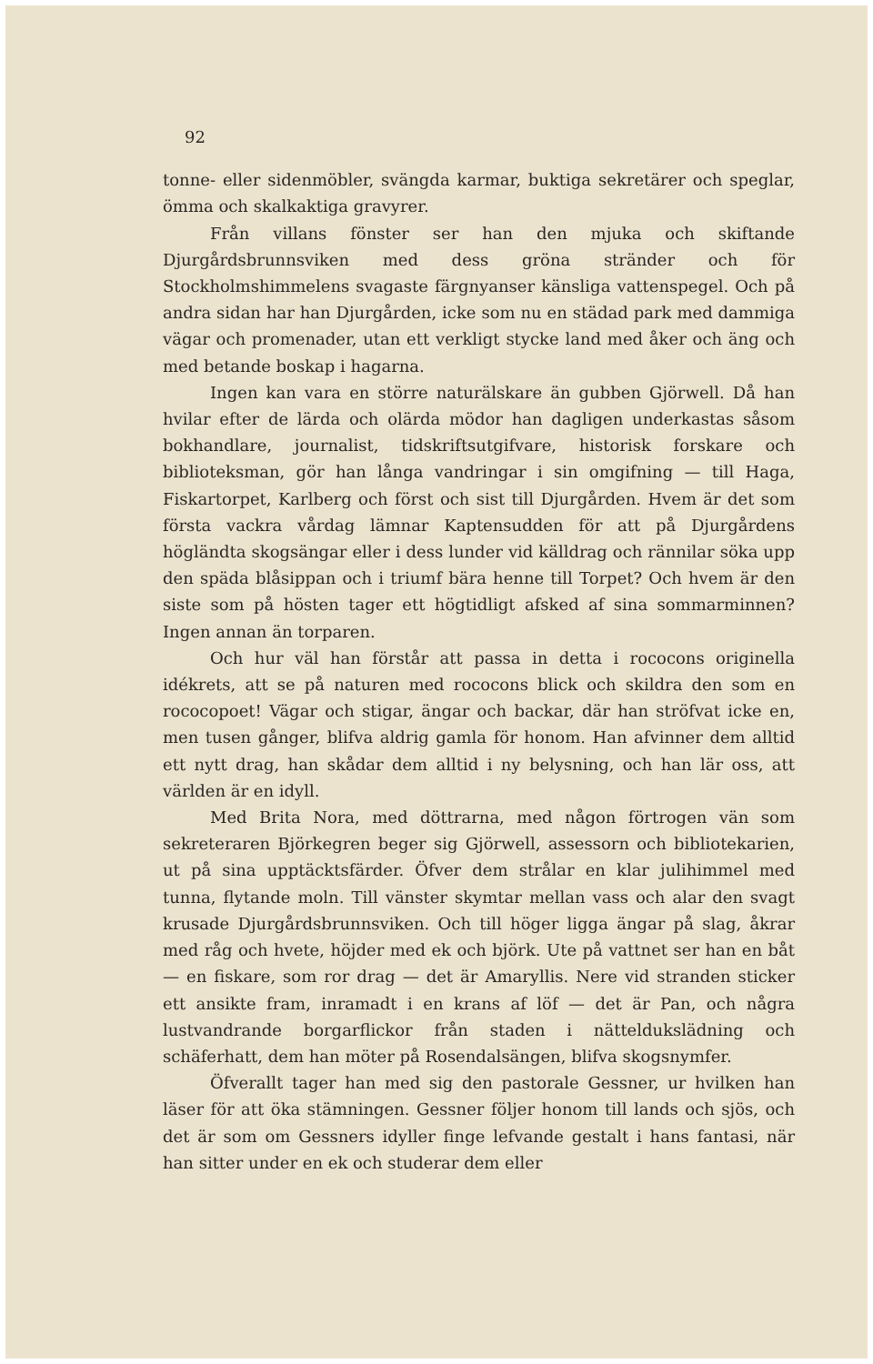92
tonne- eller sidenmöbler, svängda karmar, buktiga sekretärer och speglar, ömma och skalkaktiga gravyrer.
Från villans fönster ser han den mjuka och skiftande Djurgårdsbrunnsviken med dess gröna stränder och för Stockholmshimmelens svagaste färgnyanser känsliga vattenspegel. Och på andra sidan har han Djurgården, icke som nu en städad park med dammiga vägar och promenader, utan ett verkligt stycke land med åker och äng och med betande boskap i hagarna.
Ingen kan vara en större naturälskare än gubben Gjörwell. Då han hvilar efter de lärda och olärda mödor han dagligen underkastas såsom bokhandlare, journalist, tidskriftsutgifvare, historisk forskare och biblioteksman, gör han långa vandringar i sin omgifning — till Haga, Fiskartorpet, Karlberg och först och sist till Djurgården. Hvem är det som första vackra vårdag lämnar Kaptensudden för att på Djurgårdens högländta skogsängar eller i dess lunder vid källdrag och rännilar söka upp den späda blåsippan och i triumf bära henne till Torpet? Och hvem är den siste som på hösten tager ett högtidligt afsked af sina sommarminnen? Ingen annan än torparen.
Och hur väl han förstår att passa in detta i rococons originella idékrets, att se på naturen med rococons blick och skildra den som en rococopoet! Vägar och stigar, ängar och backar, där han ströfvat icke en, men tusen gånger, blifva aldrig gamla för honom. Han afvinner dem alltid ett nytt drag, han skådar dem alltid i ny belysning, och han lär oss, att världen är en idyll.
Med Brita Nora, med döttrarna, med någon förtrogen vän som sekreteraren Björkegren beger sig Gjörwell, assessorn och bibliotekarien, ut på sina upptäcktsfärder. Öfver dem strålar en klar julihimmel med tunna, flytande moln. Till vänster skymtar mellan vass och alar den svagt krusade Djurgårdsbrunnsviken. Och till höger ligga ängar på slag, åkrar med råg och hvete, höjder med ek och björk. Ute på vattnet ser han en båt — en fiskare, som ror drag — det är Amaryllis. Nere vid stranden sticker ett ansikte fram, inramadt i en krans af löf — det är Pan, och några lustvandrande borgarflickor från staden i nätteldukslädning och schäferhatt, dem han möter på Rosendalsängen, blifva skogsnymfer.
Öfverallt tager han med sig den pastorale Gessner, ur hvilken han läser för att öka stämningen. Gessner följer honom till lands och sjös, och det är som om Gessners idyller finge lefvande gestalt i hans fantasi, när han sitter under en ek och studerar dem eller